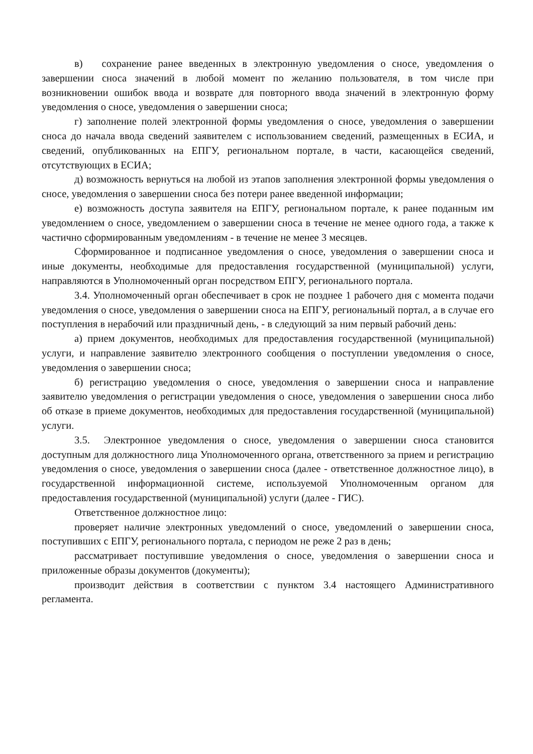в) сохранение ранее введенных в электронную уведомления о сносе, уведомления о завершении сноса значений в любой момент по желанию пользователя, в том числе при возникновении ошибок ввода и возврате для повторного ввода значений в электронную форму уведомления о сносе, уведомления о завершении сноса;
г) заполнение полей электронной формы уведомления о сносе, уведомления о завершении сноса до начала ввода сведений заявителем с использованием сведений, размещенных в ЕСИА, и сведений, опубликованных на ЕПГУ, региональном портале, в части, касающейся сведений, отсутствующих в ЕСИА;
д) возможность вернуться на любой из этапов заполнения электронной формы уведомления о сносе, уведомления о завершении сноса без потери ранее введенной информации;
е) возможность доступа заявителя на ЕПГУ, региональном портале, к ранее поданным им уведомлением о сносе, уведомлением о завершении сноса в течение не менее одного года, а также к частично сформированным уведомлениям - в течение не менее 3 месяцев.
Сформированное и подписанное уведомления о сносе, уведомления о завершении сноса и иные документы, необходимые для предоставления государственной (муниципальной) услуги, направляются в Уполномоченный орган посредством ЕПГУ, регионального портала.
3.4. Уполномоченный орган обеспечивает в срок не позднее 1 рабочего дня с момента подачи уведомления о сносе, уведомления о завершении сноса на ЕПГУ, региональный портал, а в случае его поступления в нерабочий или праздничный день, - в следующий за ним первый рабочий день:
а) прием документов, необходимых для предоставления государственной (муниципальной) услуги, и направление заявителю электронного сообщения о поступлении уведомления о сносе, уведомления о завершении сноса;
б) регистрацию уведомления о сносе, уведомления о завершении сноса и направление заявителю уведомления о регистрации уведомления о сносе, уведомления о завершении сноса либо об отказе в приеме документов, необходимых для предоставления государственной (муниципальной) услуги.
3.5. Электронное уведомления о сносе, уведомления о завершении сноса становится доступным для должностного лица Уполномоченного органа, ответственного за прием и регистрацию уведомления о сносе, уведомления о завершении сноса (далее - ответственное должностное лицо), в государственной информационной системе, используемой Уполномоченным органом для предоставления государственной (муниципальной) услуги (далее - ГИС).
Ответственное должностное лицо:
проверяет наличие электронных уведомлений о сносе, уведомлений о завершении сноса, поступивших с ЕПГУ, регионального портала, с периодом не реже 2 раз в день;
рассматривает поступившие уведомления о сносе, уведомления о завершении сноса и приложенные образы документов (документы);
производит действия в соответствии с пунктом 3.4 настоящего Административного регламента.